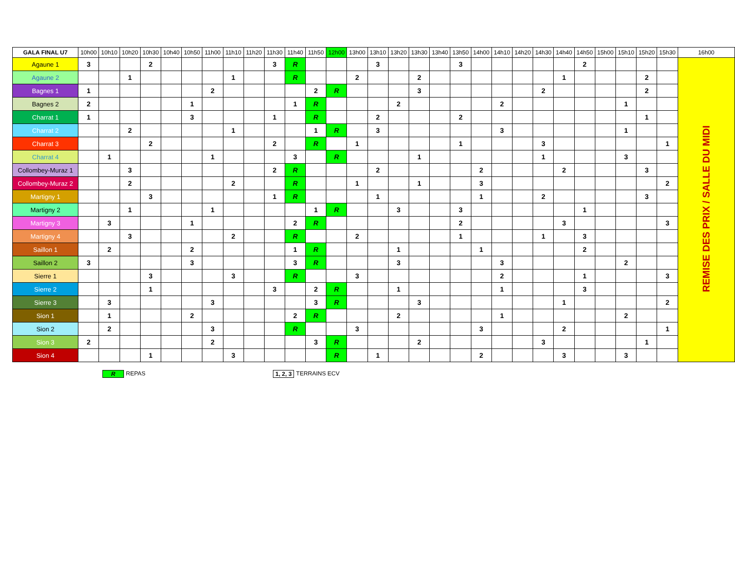| GALA FINAL U7 | 10h00 | 10h10 | 10h20 | 10h30 | 10h40 | 10h50 | 11h00 | 11h10 | 11h20 | 11h30 | 11h40 | 11h50 | 12h00 | 13h00 | 13h10 | 13h20 | 13h30 | 13h40 | 13h50 | 14h00 | 14h10 | 14h20 | 14h30 | 14h40 | 14h50 | 15h00 | 15h10 | 15h20 | 15h30 | 16h00 |
| --- | --- | --- | --- | --- | --- | --- | --- | --- | --- | --- | --- | --- | --- | --- | --- | --- | --- | --- | --- | --- | --- | --- | --- | --- | --- | --- | --- | --- | --- | --- |
| Agaune 1 | 3 | | | 2 | | | | | | 3 | R | | | | 3 | | | | 3 | | | | | | 2 | | | | | REMISE DES PRIX / SALLE DU MIDI |
| Agaune 2 | | | 1 | | | | | 1 | | | R | | | 2 | | | 2 | | | | | | | 1 | | | | 2 | | |
| Bagnes 1 | 1 | | | | | | 2 | | | | | 2 | R | | | | 3 | | | | | | 2 | | | | | 2 | | |
| Bagnes 2 | 2 | | | | | 1 | | | | | 1 | R | | | | 2 | | | | | 2 | | | | | | 1 | | | |
| Charrat 1 | 1 | | | | | 3 | | | | 1 | | R | | | 2 | | | | 2 | | | | | | | | | 1 | | |
| Charrat 2 | | | 2 | | | | | 1 | | | | 1 | R | | 3 | | | | | | 3 | | | | | | 1 | | | |
| Charrat 3 | | | | 2 | | | | | | 2 | | R | | 1 | | | | | 1 | | | | 3 | | | | | | 1 | |
| Charrat 4 | | 1 | | | | | 1 | | | | 3 | | R | | | | 1 | | | | | | 1 | | | | 3 | | | |
| Collombey-Muraz 1 | | | 3 | | | | | | | 2 | R | | | | 2 | | | | | 2 | | | | 2 | | | | 3 | | |
| Collombey-Muraz 2 | | | 2 | | | | | 2 | | | R | | | 1 | | | 1 | | | 3 | | | | | | | | | 2 | |
| Martigny 1 | | | | 3 | | | | | | 1 | R | | | | 1 | | | | | 1 | | | 2 | | | | | 3 | | |
| Martigny 2 | | | 1 | | | | 1 | | | | | 1 | R | | | 3 | | | 3 | | | | | | 1 | | | | | |
| Martigny 3 | | 3 | | | | 1 | | | | | 2 | R | | | | | | | 2 | | | | | 3 | | | | | 3 | |
| Martigny 4 | | | 3 | | | | | 2 | | | R | | | 2 | | | | | 1 | | | | 1 | | 3 | | | | | |
| Saillon 1 | | 2 | | | | 2 | | | | | 1 | R | | | | 1 | | | | 1 | | | | | 2 | | | | | |
| Saillon 2 | 3 | | | | | 3 | | | | | 3 | R | | | | 3 | | | | | 3 | | | | | | 2 | | | |
| Sierre 1 | | | | 3 | | | | 3 | | | R | | | 3 | | | | | | | 2 | | | | 1 | | | | 3 | |
| Sierre 2 | | | | 1 | | | | | | 3 | | 2 | R | | | 1 | | | | | 1 | | | | 3 | | | | | |
| Sierre 3 | | 3 | | | | | 3 | | | | | 3 | R | | | | 3 | | | | | | | 1 | | | | | 2 | |
| Sion 1 | | 1 | | | | 2 | | | | | 2 | R | | | | 2 | | | | | 1 | | | | | | 2 | | | |
| Sion 2 | | 2 | | | | | 3 | | | | R | | | 3 | | | | | | 3 | | | | 2 | | | | | 1 | |
| Sion 3 | 2 | | | | | | 2 | | | | | 3 | R | | | | 2 | | | | | | 3 | | | | | 1 | | |
| Sion 4 | | | | 1 | | | | 3 | | | | | R | | 1 | | | | | 2 | | | | 3 | | | 3 | | | |
R REPAS 1, 2, 3 TERRAINS ECV